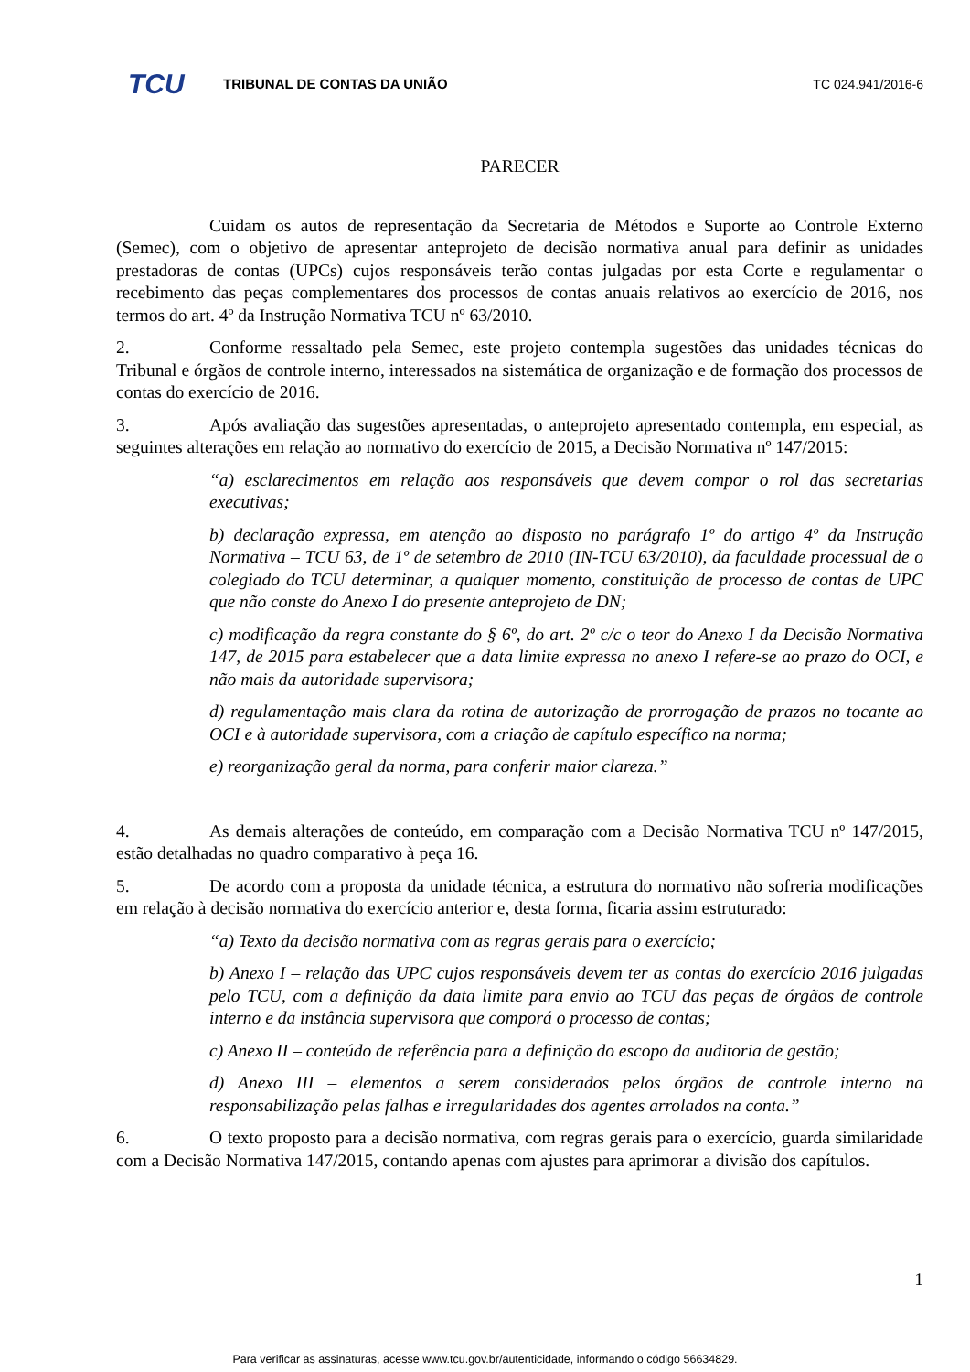TCU
TRIBUNAL DE CONTAS DA UNIÃO TC 024.941/2016-6
PARECER
Cuidam os autos de representação da Secretaria de Métodos e Suporte ao Controle Externo (Semec), com o objetivo de apresentar anteprojeto de decisão normativa anual para definir as unidades prestadoras de contas (UPCs) cujos responsáveis terão contas julgadas por esta Corte e regulamentar o recebimento das peças complementares dos processos de contas anuais relativos ao exercício de 2016, nos termos do art. 4º da Instrução Normativa TCU nº 63/2010.
2. Conforme ressaltado pela Semec, este projeto contempla sugestões das unidades técnicas do Tribunal e órgãos de controle interno, interessados na sistemática de organização e de formação dos processos de contas do exercício de 2016.
3. Após avaliação das sugestões apresentadas, o anteprojeto apresentado contempla, em especial, as seguintes alterações em relação ao normativo do exercício de 2015, a Decisão Normativa nº 147/2015:
“a) esclarecimentos em relação aos responsáveis que devem compor o rol das secretarias executivas;
b) declaração expressa, em atenção ao disposto no parágrafo 1º do artigo 4º da Instrução Normativa – TCU 63, de 1º de setembro de 2010 (IN-TCU 63/2010), da faculdade processual de o colegiado do TCU determinar, a qualquer momento, constituição de processo de contas de UPC que não conste do Anexo I do presente anteprojeto de DN;
c) modificação da regra constante do § 6º, do art. 2º c/c o teor do Anexo I da Decisão Normativa 147, de 2015 para estabelecer que a data limite expressa no anexo I refere-se ao prazo do OCI, e não mais da autoridade supervisora;
d) regulamentação mais clara da rotina de autorização de prorrogação de prazos no tocante ao OCI e à autoridade supervisora, com a criação de capítulo específico na norma;
e) reorganização geral da norma, para conferir maior clareza.”
4. As demais alterações de conteúdo, em comparação com a Decisão Normativa TCU nº 147/2015, estão detalhadas no quadro comparativo à peça 16.
5. De acordo com a proposta da unidade técnica, a estrutura do normativo não sofreria modificações em relação à decisão normativa do exercício anterior e, desta forma, ficaria assim estruturado:
“a) Texto da decisão normativa com as regras gerais para o exercício;
b) Anexo I – relação das UPC cujos responsáveis devem ter as contas do exercício 2016 julgadas pelo TCU, com a definição da data limite para envio ao TCU das peças de órgãos de controle interno e da instância supervisora que comporá o processo de contas;
c) Anexo II – conteúdo de referência para a definição do escopo da auditoria de gestão;
d) Anexo III – elementos a serem considerados pelos órgãos de controle interno na responsabilização pelas falhas e irregularidades dos agentes arrolados na conta.”
6. O texto proposto para a decisão normativa, com regras gerais para o exercício, guarda similaridade com a Decisão Normativa 147/2015, contando apenas com ajustes para aprimorar a divisão dos capítulos.
1
Para verificar as assinaturas, acesse www.tcu.gov.br/autenticidade, informando o código 56634829.